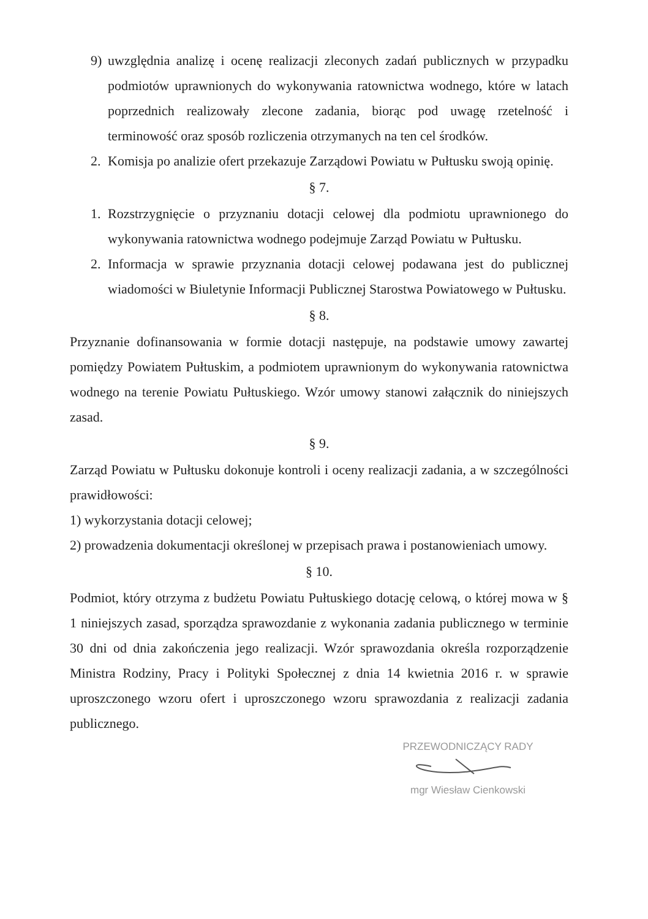9) uwzględnia analizę i ocenę realizacji zleconych zadań publicznych w przypadku podmiotów uprawnionych do wykonywania ratownictwa wodnego, które w latach poprzednich realizowały zlecone zadania, biorąc pod uwagę rzetelność i terminowość oraz sposób rozliczenia otrzymanych na ten cel środków.
2. Komisja po analizie ofert przekazuje Zarządowi Powiatu w Pułtusku swoją opinię.
§ 7.
1. Rozstrzygnięcie o przyznaniu dotacji celowej dla podmiotu uprawnionego do wykonywania ratownictwa wodnego podejmuje Zarząd Powiatu w Pułtusku.
2. Informacja w sprawie przyznania dotacji celowej podawana jest do publicznej wiadomości w Biuletynie Informacji Publicznej Starostwa Powiatowego w Pułtusku.
§ 8.
Przyznanie dofinansowania w formie dotacji następuje, na podstawie umowy zawartej pomiędzy Powiatem Pułtuskim, a podmiotem uprawnionym do wykonywania ratownictwa wodnego na terenie Powiatu Pułtuskiego. Wzór umowy stanowi załącznik do niniejszych zasad.
§ 9.
Zarząd Powiatu w Pułtusku dokonuje kontroli i oceny realizacji zadania, a w szczególności prawidłowości:
1) wykorzystania dotacji celowej;
2) prowadzenia dokumentacji określonej w przepisach prawa i postanowieniach umowy.
§ 10.
Podmiot, który otrzyma z budżetu Powiatu Pułtuskiego dotację celową, o której mowa w § 1 niniejszych zasad, sporządza sprawozdanie z wykonania zadania publicznego w terminie 30 dni od dnia zakończenia jego realizacji. Wzór sprawozdania określa rozporządzenie Ministra Rodziny, Pracy i Polityki Społecznej z dnia 14 kwietnia 2016 r. w sprawie uproszczonego wzoru ofert i uproszczonego wzoru sprawozdania z realizacji zadania publicznego.
PRZEWODNICZĄCY RADY
mgr Wiesław Cienkowski